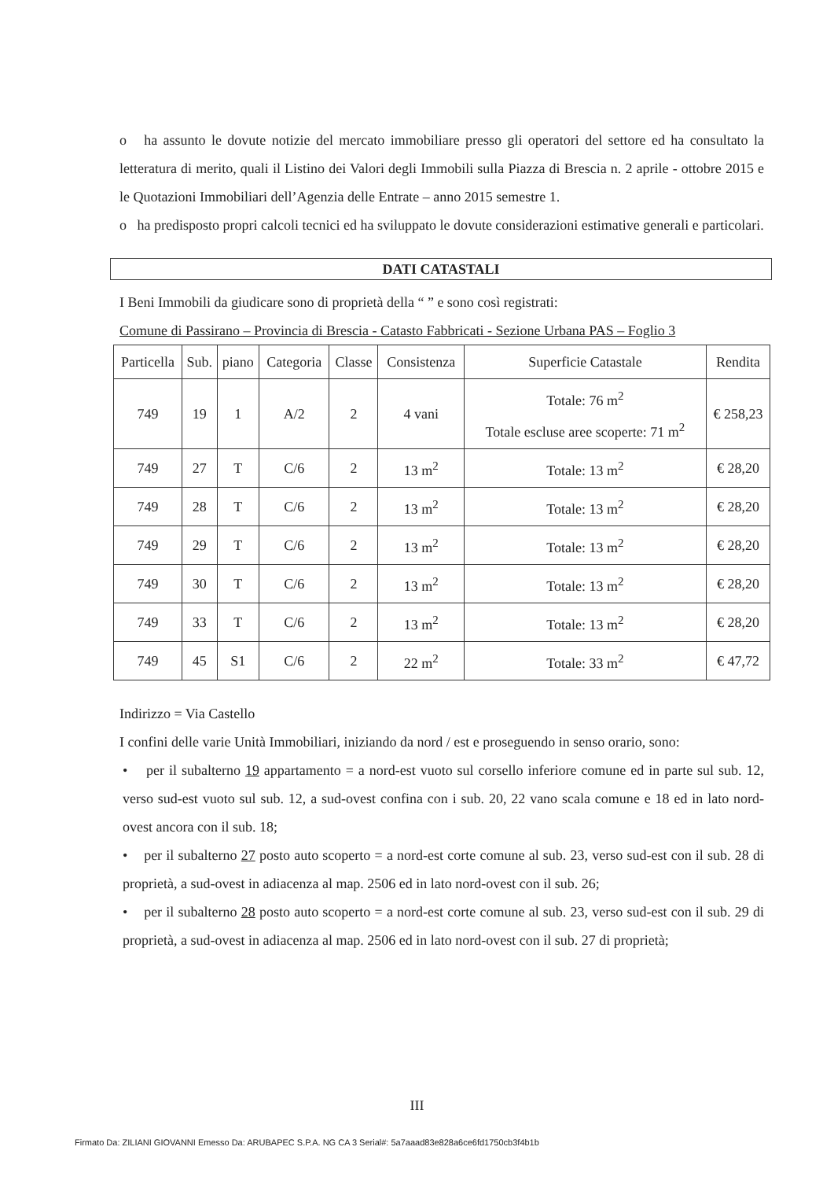o ha assunto le dovute notizie del mercato immobiliare presso gli operatori del settore ed ha consultato la letteratura di merito, quali il Listino dei Valori degli Immobili sulla Piazza di Brescia n. 2 aprile - ottobre 2015 e le Quotazioni Immobiliari dell’Agenzia delle Entrate – anno 2015 semestre 1.
o ha predisposto propri calcoli tecnici ed ha sviluppato le dovute considerazioni estimative generali e particolari.
DATI CATASTALI
I Beni Immobili da giudicare sono di proprietà della “ ” e sono così registrati:
Comune di Passirano – Provincia di Brescia - Catasto Fabbricati - Sezione Urbana PAS – Foglio 3
| Particella | Sub. | piano | Categoria | Classe | Consistenza | Superficie Catastale | Rendita |
| --- | --- | --- | --- | --- | --- | --- | --- |
| 749 | 19 | 1 | A/2 | 2 | 4 vani | Totale: 76 m<sup>2</sup> Totale escluse aree scoperte: 71 m<sup>2</sup> | € 258,23 |
| 749 | 27 | T | C/6 | 2 | 13 m<sup>2</sup> | Totale: 13 m<sup>2</sup> | € 28,20 |
| 749 | 28 | T | C/6 | 2 | 13 m<sup>2</sup> | Totale: 13 m<sup>2</sup> | € 28,20 |
| 749 | 29 | T | C/6 | 2 | 13 m<sup>2</sup> | Totale: 13 m<sup>2</sup> | € 28,20 |
| 749 | 30 | T | C/6 | 2 | 13 m<sup>2</sup> | Totale: 13 m<sup>2</sup> | € 28,20 |
| 749 | 33 | T | C/6 | 2 | 13 m<sup>2</sup> | Totale: 13 m<sup>2</sup> | € 28,20 |
| 749 | 45 | S1 | C/6 | 2 | 22 m<sup>2</sup> | Totale: 33 m<sup>2</sup> | € 47,72 |
Indirizzo = Via Castello
I confini delle varie Unità Immobiliari, iniziando da nord / est e proseguendo in senso orario, sono:
• per il subalterno 19 appartamento = a nord-est vuoto sul corsello inferiore comune ed in parte sul sub. 12, verso sud-est vuoto sul sub. 12, a sud-ovest confina con i sub. 20, 22 vano scala comune e 18 ed in lato nord-ovest ancora con il sub. 18;
• per il subalterno 27 posto auto scoperto = a nord-est corte comune al sub. 23, verso sud-est con il sub. 28 di proprietà, a sud-ovest in adiacenza al map. 2506 ed in lato nord-ovest con il sub. 26;
• per il subalterno 28 posto auto scoperto = a nord-est corte comune al sub. 23, verso sud-est con il sub. 29 di proprietà, a sud-ovest in adiacenza al map. 2506 ed in lato nord-ovest con il sub. 27 di proprietà;
III
Firmato Da: ZILIANI GIOVANNI Emesso Da: ARUBAPEC S.P.A. NG CA 3 Serial#: 5a7aaad83e828a6ce6fd1750cb3f4b1b